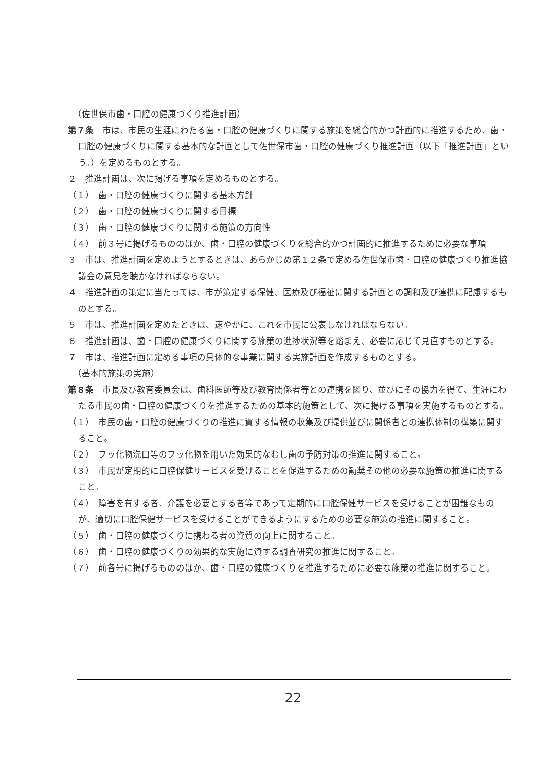（佐世保市歯・口腔の健康づくり推進計画）
第７条　市は、市民の生涯にわたる歯・口腔の健康づくりに関する施策を総合的かつ計画的に推進するため、歯・口腔の健康づくりに関する基本的な計画として佐世保市歯・口腔の健康づくり推進計画（以下「推進計画」という。）を定めるものとする。
２　推進計画は、次に掲げる事項を定めるものとする。
（１）　歯・口腔の健康づくりに関する基本方針
（２）　歯・口腔の健康づくりに関する目標
（３）　歯・口腔の健康づくりに関する施策の方向性
（４）　前３号に掲げるもののほか、歯・口腔の健康づくりを総合的かつ計画的に推進するために必要な事項
３　市は、推進計画を定めようとするときは、あらかじめ第１２条で定める佐世保市歯・口腔の健康づくり推進協議会の意見を聴かなければならない。
４　推進計画の策定に当たっては、市が策定する保健、医療及び福祉に関する計画との調和及び連携に配慮するものとする。
５　市は、推進計画を定めたときは、速やかに、これを市民に公表しなければならない。
６　推進計画は、歯・口腔の健康づくりに関する施策の進捗状況等を踏まえ、必要に応じて見直すものとする。
７　市は、推進計画に定める事項の具体的な事業に関する実施計画を作成するものとする。
（基本的施策の実施）
第８条　市長及び教育委員会は、歯科医師等及び教育関係者等との連携を図り、並びにその協力を得て、生涯にわたる市民の歯・口腔の健康づくりを推進するための基本的施策として、次に掲げる事項を実施するものとする。
（１）　市民の歯・口腔の健康づくりの推進に資する情報の収集及び提供並びに関係者との連携体制の構築に関すること。
（２）　フッ化物洗口等のフッ化物を用いた効果的なむし歯の予防対策の推進に関すること。
（３）　市民が定期的に口腔保健サービスを受けることを促進するための勧奨その他の必要な施策の推進に関すること。
（４）　障害を有する者、介護を必要とする者等であって定期的に口腔保健サービスを受けることが困難なものが、適切に口腔保健サービスを受けることができるようにするための必要な施策の推進に関すること。
（５）　歯・口腔の健康づくりに携わる者の資質の向上に関すること。
（６）　歯・口腔の健康づくりの効果的な実施に資する調査研究の推進に関すること。
（７）　前各号に掲げるもののほか、歯・口腔の健康づくりを推進するために必要な施策の推進に関すること。
22